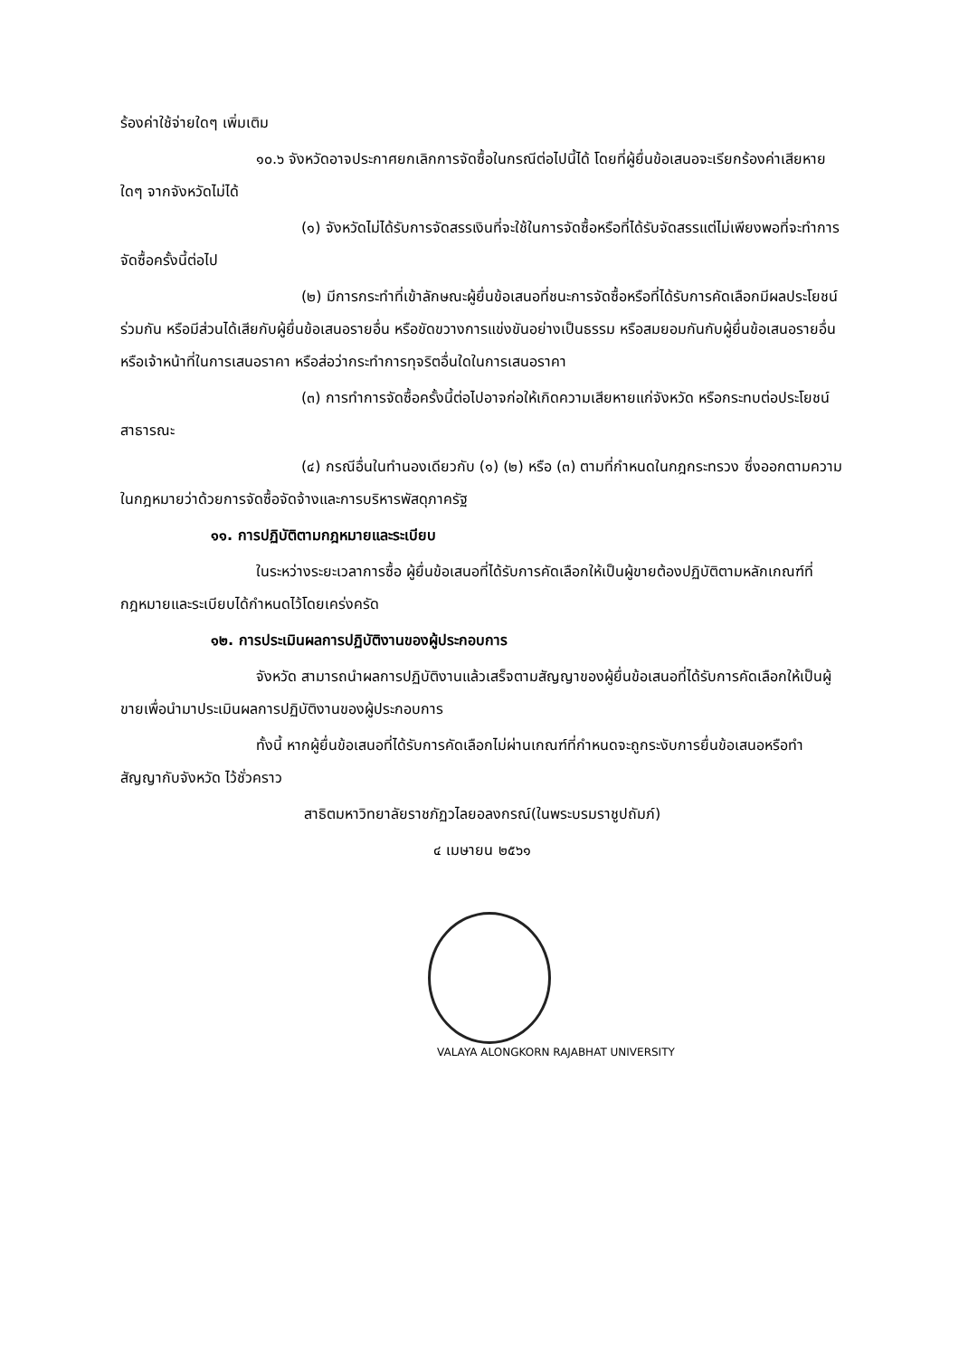ร้องค่าใช้จ่ายใดๆ เพิ่มเติม
๑๐.๖ จังหวัดอาจประกาศยกเลิกการจัดซื้อในกรณีต่อไปนี้ได้ โดยที่ผู้ยื่นข้อเสนอจะเรียกร้องค่าเสียหายใดๆ จากจังหวัดไม่ได้
(๑) จังหวัดไม่ได้รับการจัดสรรเงินที่จะใช้ในการจัดซื้อหรือที่ได้รับจัดสรรแต่ไม่เพียงพอที่จะทำการจัดซื้อครั้งนี้ต่อไป
(๒) มีการกระทำที่เข้าลักษณะผู้ยื่นข้อเสนอที่ชนะการจัดซื้อหรือที่ได้รับการคัดเลือกมีผลประโยชน์ร่วมกัน หรือมีส่วนได้เสียกับผู้ยื่นข้อเสนอรายอื่น หรือขัดขวางการแข่งขันอย่างเป็นธรรม หรือสมยอมกันกับผู้ยื่นข้อเสนอรายอื่น หรือเจ้าหน้าที่ในการเสนอราคา หรือส่อว่ากระทำการทุจริตอื่นใดในการเสนอราคา
(๓) การทำการจัดซื้อครั้งนี้ต่อไปอาจก่อให้เกิดความเสียหายแก่จังหวัด หรือกระทบต่อประโยชน์สาธารณะ
(๔) กรณีอื่นในทำนองเดียวกับ (๑) (๒) หรือ (๓) ตามที่กำหนดในกฎกระทรวง ซึ่งออกตามความในกฎหมายว่าด้วยการจัดซื้อจัดจ้างและการบริหารพัสดุภาครัฐ
๑๑. การปฏิบัติตามกฎหมายและระเบียบ
ในระหว่างระยะเวลาการซื้อ ผู้ยื่นข้อเสนอที่ได้รับการคัดเลือกให้เป็นผู้ขายต้องปฏิบัติตามหลักเกณฑ์ที่กฎหมายและระเบียบได้กำหนดไว้โดยเคร่งครัด
๑๒. การประเมินผลการปฏิบัติงานของผู้ประกอบการ
จังหวัด สามารถนำผลการปฏิบัติงานแล้วเสร็จตามสัญญาของผู้ยื่นข้อเสนอที่ได้รับการคัดเลือกให้เป็นผู้ขายเพื่อนำมาประเมินผลการปฏิบัติงานของผู้ประกอบการ
ทั้งนี้ หากผู้ยื่นข้อเสนอที่ได้รับการคัดเลือกไม่ผ่านเกณฑ์ที่กำหนดจะถูกระงับการยื่นข้อเสนอหรือทำสัญญากับจังหวัด ไว้ชั่วคราว
สาธิตมหาวิทยาลัยราชภัฏวไลยอลงกรณ์(ในพระบรมราชูปถัมภ์)
๔ เมษายน ๒๕๖๑
VALAYA ALONGKORN RAJABHAT UNIVERSITY